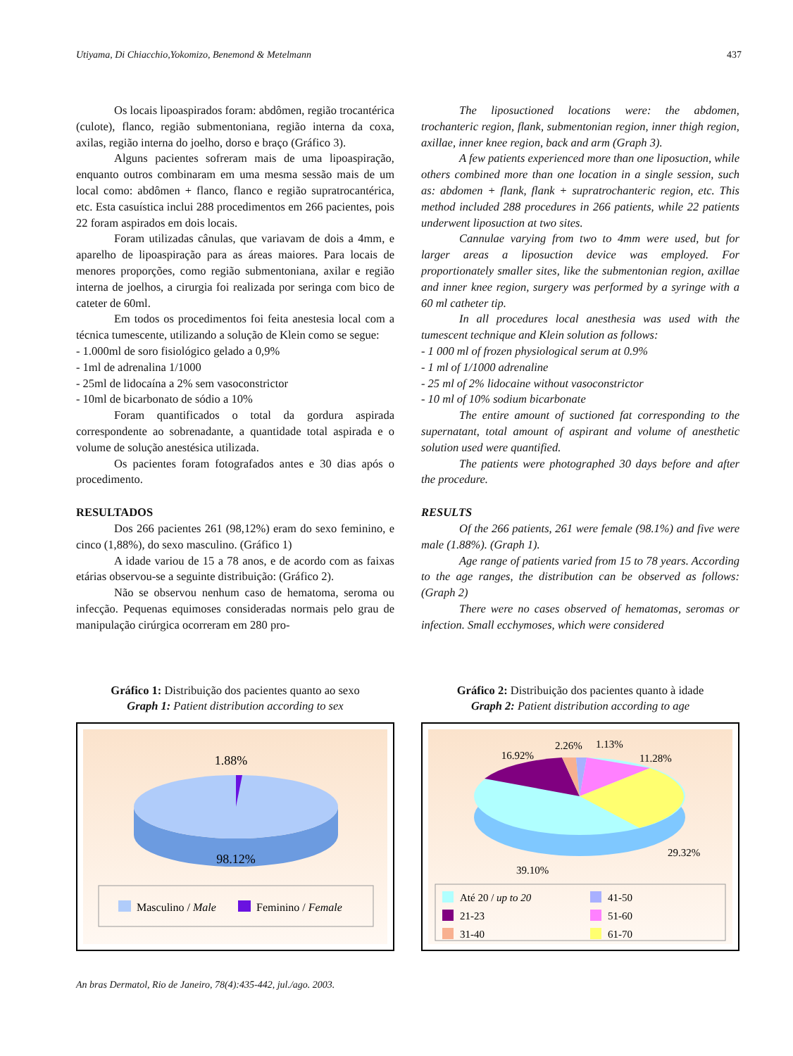Utiyama, Di Chiacchio,Yokomizo, Benemond & Metelmann 437
Os locais lipoaspirados foram: abdômen, região trocantérica (culote), flanco, região submentoniana, região interna da coxa, axilas, região interna do joelho, dorso e braço (Gráfico 3).
Alguns pacientes sofreram mais de uma lipoaspiração, enquanto outros combinaram em uma mesma sessão mais de um local como: abdômen + flanco, flanco e região supratrocantérica, etc. Esta casuística inclui 288 procedimentos em 266 pacientes, pois 22 foram aspirados em dois locais.
Foram utilizadas cânulas, que variavam de dois a 4mm, e aparelho de lipoaspiração para as áreas maiores. Para locais de menores proporções, como região submentoniana, axilar e região interna de joelhos, a cirurgia foi realizada por seringa com bico de cateter de 60ml.
Em todos os procedimentos foi feita anestesia local com a técnica tumescente, utilizando a solução de Klein como se segue:
- 1.000ml de soro fisiológico gelado a 0,9%
- 1ml de adrenalina 1/1000
- 25ml de lidocaína a 2% sem vasoconstrictor
- 10ml de bicarbonato de sódio a 10%
Foram quantificados o total da gordura aspirada correspondente ao sobrenadante, a quantidade total aspirada e o volume de solução anestésica utilizada.
Os pacientes foram fotografados antes e 30 dias após o procedimento.
RESULTADOS
Dos 266 pacientes 261 (98,12%) eram do sexo feminino, e cinco (1,88%), do sexo masculino. (Gráfico 1)
A idade variou de 15 a 78 anos, e de acordo com as faixas etárias observou-se a seguinte distribuição: (Gráfico 2).
Não se observou nenhum caso de hematoma, seroma ou infecção. Pequenas equimoses consideradas normais pelo grau de manipulação cirúrgica ocorreram em 280 pro-
The liposuctioned locations were: the abdomen, trochanteric region, flank, submentonian region, inner thigh region, axillae, inner knee region, back and arm (Graph 3).
A few patients experienced more than one liposuction, while others combined more than one location in a single session, such as: abdomen + flank, flank + supratrochanteric region, etc. This method included 288 procedures in 266 patients, while 22 patients underwent liposuction at two sites.
Cannulae varying from two to 4mm were used, but for larger areas a liposuction device was employed. For proportionately smaller sites, like the submentonian region, axillae and inner knee region, surgery was performed by a syringe with a 60 ml catheter tip.
In all procedures local anesthesia was used with the tumescent technique and Klein solution as follows:
- 1 000 ml of frozen physiological serum at 0.9%
- 1 ml of 1/1000 adrenaline
- 25 ml of 2% lidocaine without vasoconstrictor
- 10 ml of 10% sodium bicarbonate
The entire amount of suctioned fat corresponding to the supernatant, total amount of aspirant and volume of anesthetic solution used were quantified.
The patients were photographed 30 days before and after the procedure.
RESULTS
Of the 266 patients, 261 were female (98.1%) and five were male (1.88%). (Graph 1).
Age range of patients varied from 15 to 78 years. According to the age ranges, the distribution can be observed as follows: (Graph 2)
There were no cases observed of hematomas, seromas or infection. Small ecchymoses, which were considered
Gráfico 1: Distribuição dos pacientes quanto ao sexo
Graph 1: Patient distribution according to sex
1.88%
98.12%
Masculino / Male
Feminino / Female
Gráfico 2: Distribuição dos pacientes quanto à idade
Graph 2: Patient distribution according to age
16.92%
2.26%
1.13%
11.28%
29.32%
39.10%
Até 20 / up to 20
41-50
21-23
51-60
31-40
61-70
An bras Dermatol, Rio de Janeiro, 78(4):435-442, jul./ago. 2003.